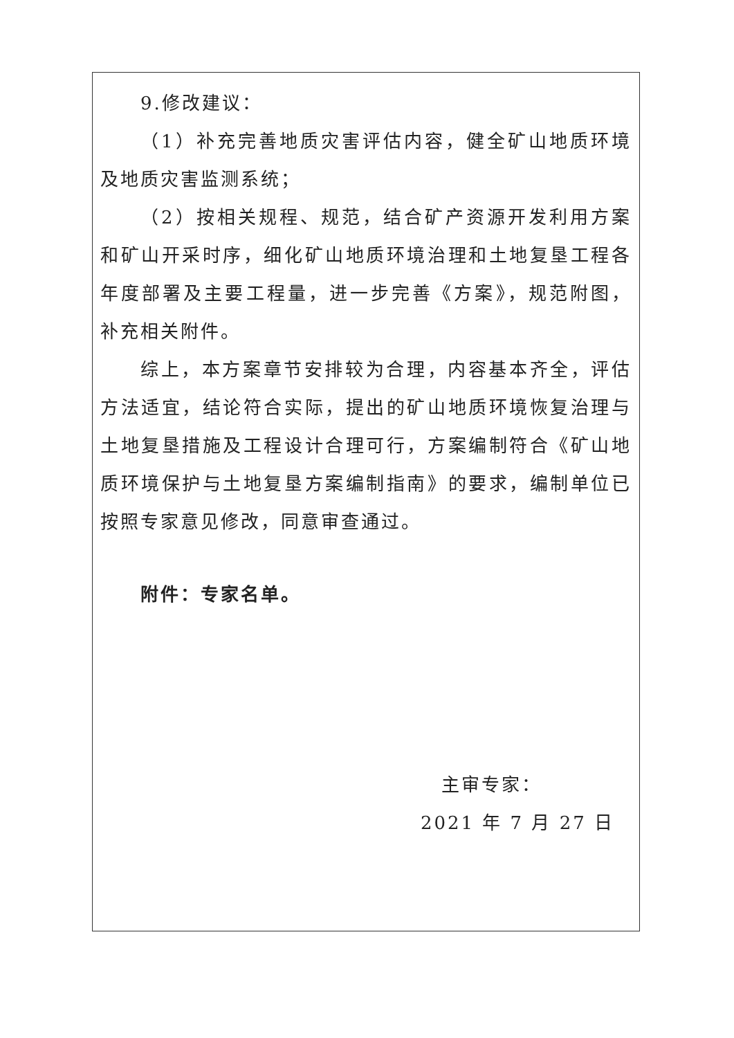9.修改建议：
（1）补充完善地质灾害评估内容，健全矿山地质环境及地质灾害监测系统；
（2）按相关规程、规范，结合矿产资源开发利用方案和矿山开采时序，细化矿山地质环境治理和土地复垦工程各年度部署及主要工程量，进一步完善《方案》，规范附图，补充相关附件。
综上，本方案章节安排较为合理，内容基本齐全，评估方法适宜，结论符合实际，提出的矿山地质环境恢复治理与土地复垦措施及工程设计合理可行，方案编制符合《矿山地质环境保护与土地复垦方案编制指南》的要求，编制单位已按照专家意见修改，同意审查通过。
附件：专家名单。
主审专家：
2021 年 7 月 27 日